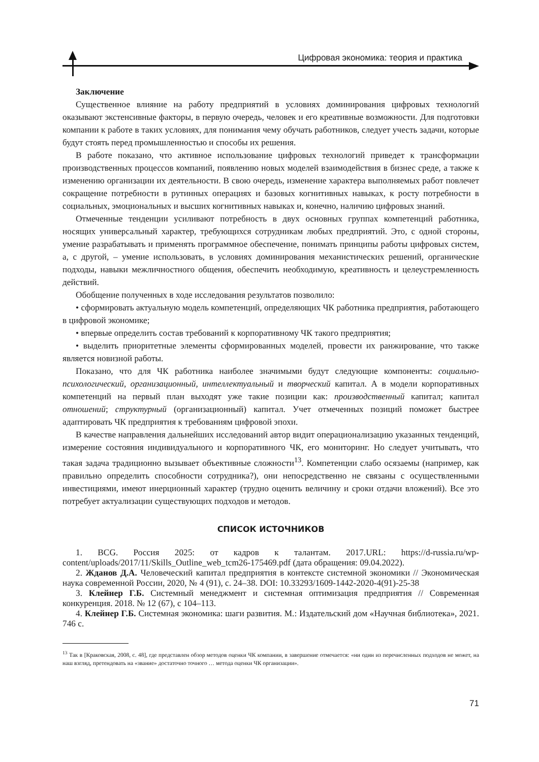Цифровая экономика: теория и практика
Заключение
Существенное влияние на работу предприятий в условиях доминирования цифровых технологий оказывают экстенсивные факторы, в первую очередь, человек и его креативные возможности. Для подготовки компании к работе в таких условиях, для понимания чему обучать работников, следует учесть задачи, которые будут стоять перед промышленностью и способы их решения.
В работе показано, что активное использование цифровых технологий приведет к трансформации производственных процессов компаний, появлению новых моделей взаимодействия в бизнес среде, а также к изменению организации их деятельности. В свою очередь, изменение характера выполняемых работ повлечет сокращение потребности в рутинных операциях и базовых когнитивных навыках, к росту потребности в социальных, эмоциональных и высших когнитивных навыках и, конечно, наличию цифровых знаний.
Отмеченные тенденции усиливают потребность в двух основных группах компетенций работника, носящих универсальный характер, требующихся сотрудникам любых предприятий. Это, с одной стороны, умение разрабатывать и применять программное обеспечение, понимать принципы работы цифровых систем, а, с другой, – умение использовать, в условиях доминирования механистических решений, органические подходы, навыки межличностного общения, обеспечить необходимую, креативность и целеустремленность действий.
Обобщение полученных в ходе исследования результатов позволило:
• сформировать актуальную модель компетенций, определяющих ЧК работника предприятия, работающего в цифровой экономике;
• впервые определить состав требований к корпоративному ЧК такого предприятия;
• выделить приоритетные элементы сформированных моделей, провести их ранжирование, что также является новизной работы.
Показано, что для ЧК работника наиболее значимыми будут следующие компоненты: социально-психологический, организационный, интеллектуальный и творческий капитал. А в модели корпоративных компетенций на первый план выходят уже такие позиции как: производственный капитал; капитал отношений; структурный (организационный) капитал. Учет отмеченных позиций поможет быстрее адаптировать ЧК предприятия к требованиям цифровой эпохи.
В качестве направления дальнейших исследований автор видит операционализацию указанных тенденций, измерение состояния индивидуального и корпоративного ЧК, его мониторинг. Но следует учитывать, что такая задача традиционно вызывает объективные сложности<sup>13</sup>. Компетенции слабо осязаемы (например, как правильно определить способности сотрудника?), они непосредственно не связаны с осуществленными инвестициями, имеют инерционный характер (трудно оценить величину и сроки отдачи вложений). Все это потребует актуализации существующих подходов и методов.
СПИСОК ИСТОЧНИКОВ
1. BCG. Россия 2025: от кадров к талантам. 2017.URL: https://d-russia.ru/wp-content/uploads/2017/11/Skills_Outline_web_tcm26-175469.pdf (дата обращения: 09.04.2022).
2. Жданов Д.А. Человеческий капитал предприятия в контексте системной экономики // Экономическая наука современной России, 2020, № 4 (91), с. 24–38. DOI: 10.33293/1609-1442-2020-4(91)-25-38
3. Клейнер Г.Б. Системный менеджмент и системная оптимизация предприятия // Современная конкуренция. 2018. № 12 (67), с 104–113.
4. Клейнер Г.Б. Системная экономика: шаги развития. М.: Издательский дом «Научная библиотека», 2021. 746 с.
<sup>13</sup> Так в [Краковская, 2008, с. 48], где представлен обзор методов оценки ЧК компании, в завершение отмечается: «ни один из перечисленных подходов не может, на наш взгляд, претендовать на «звание» достаточно точного … метода оценки ЧК организации».
71